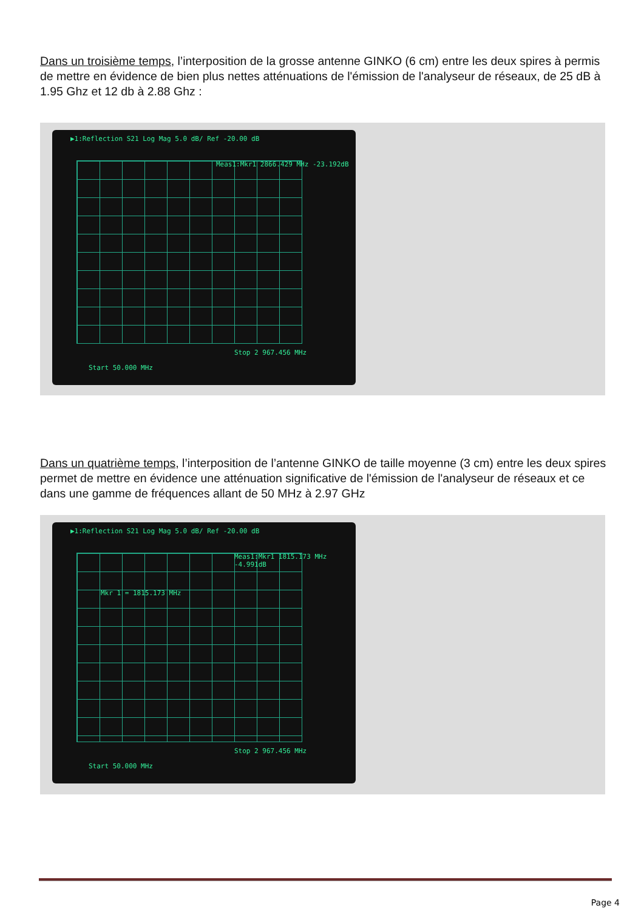Dans un troisième temps, l’interposition de la grosse antenne GINKO (6 cm) entre les deux spires à permis de mettre en évidence de bien plus nettes atténuations de l'émission de l'analyseur de réseaux, de 25 dB à 1.95 Ghz et 12 db à 2.88 Ghz :
▶1:Reflection S21 Log Mag 5.0 dB/ Ref -20.00 dB
Meas1:Mkr1 2866.429 MHz -23.192dB
Start 50.000 MHz
Stop 2 967.456 MHz
Dans un quatrième temps, l’interposition de l’antenne GINKO de taille moyenne (3 cm) entre les deux spires permet de mettre en évidence une atténuation significative de l'émission de l'analyseur de réseaux et ce dans une gamme de fréquences allant de 50 MHz à 2.97 GHz
▶1:Reflection S21 Log Mag 5.0 dB/ Ref -20.00 dB
Meas1:Mkr1 1815.173 MHz -4.991dB
Mkr 1 = 1815.173 MHz
Start 50.000 MHz
Stop 2 967.456 MHz
Page 4